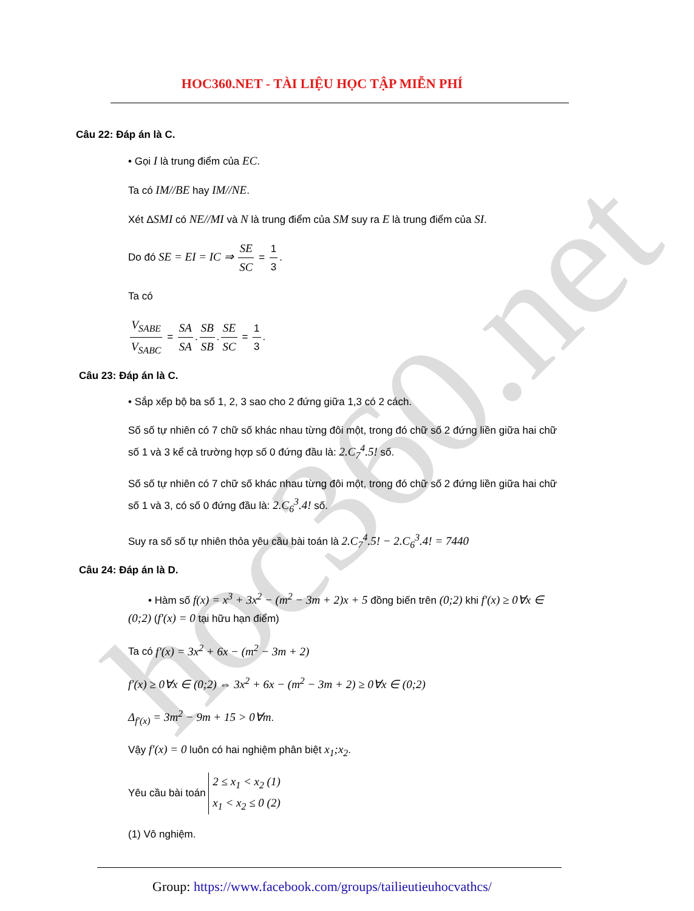hoc360.net
HOC360.NET - TÀI LIỆU HỌC TẬP MIỄN PHÍ
Câu 22: Đáp án là C.
• Gọi I là trung điểm của EC.
Ta có IM//BE hay IM//NE.
Xét ΔSMI có NE//MI và N là trung điểm của SM suy ra E là trung điểm của SI.
Do đó SE = EI = IC ⇒ SE SC = 1 3.
Ta có
V<sub>SABE</sub> V<sub>SABC</sub> = SA SA. SB SB. SE SC = 1 3.
Câu 23: Đáp án là C.
• Sắp xếp bộ ba số 1, 2, 3 sao cho 2 đứng giữa 1,3 có 2 cách.
Số số tự nhiên có 7 chữ số khác nhau từng đôi một, trong đó chữ số 2 đứng liền giữa hai chữ số 1 và 3 kể cả trường hợp số 0 đứng đầu là: 2.C<sub>7</sub><sup>4</sup>.5! số.
Số số tự nhiên có 7 chữ số khác nhau từng đôi một, trong đó chữ số 2 đứng liền giữa hai chữ số 1 và 3, có số 0 đứng đầu là: 2.C<sub>6</sub><sup>3</sup>.4! số.
Suy ra số số tự nhiên thỏa yêu cầu bài toán là 2.C<sub>7</sub><sup>4</sup>.5! − 2.C<sub>6</sub><sup>3</sup>.4! = 7440
Câu 24: Đáp án là D.
• Hàm số f(x) = x<sup>3</sup> + 3x<sup>2</sup> − (m<sup>2</sup> − 3m + 2)x + 5 đồng biến trên (0;2) khi f′(x) ≥ 0∀x ∈ (0;2) (f′(x) = 0 tại hữu hạn điểm)
Ta có f′(x) = 3x<sup>2</sup> + 6x − (m<sup>2</sup> − 3m + 2)
f′(x) ≥ 0∀x ∈ (0;2) ⇔ 3x<sup>2</sup> + 6x − (m<sup>2</sup> − 3m + 2) ≥ 0∀x ∈ (0;2)
Δ<sub>f′(x)</sub> = 3m<sup>2</sup> − 9m + 15 > 0∀m.
Vậy f′(x) = 0 luôn có hai nghiệm phân biệt x<sub>1</sub>;x<sub>2</sub>.
Yêu cầu bài toán 2 ≤ x<sub>1</sub> < x<sub>2</sub> (1)
x<sub>1</sub> < x<sub>2</sub> ≤ 0 (2)
(1) Vô nghiệm.
Group: https://www.facebook.com/groups/tailieutieuhocvathcs/